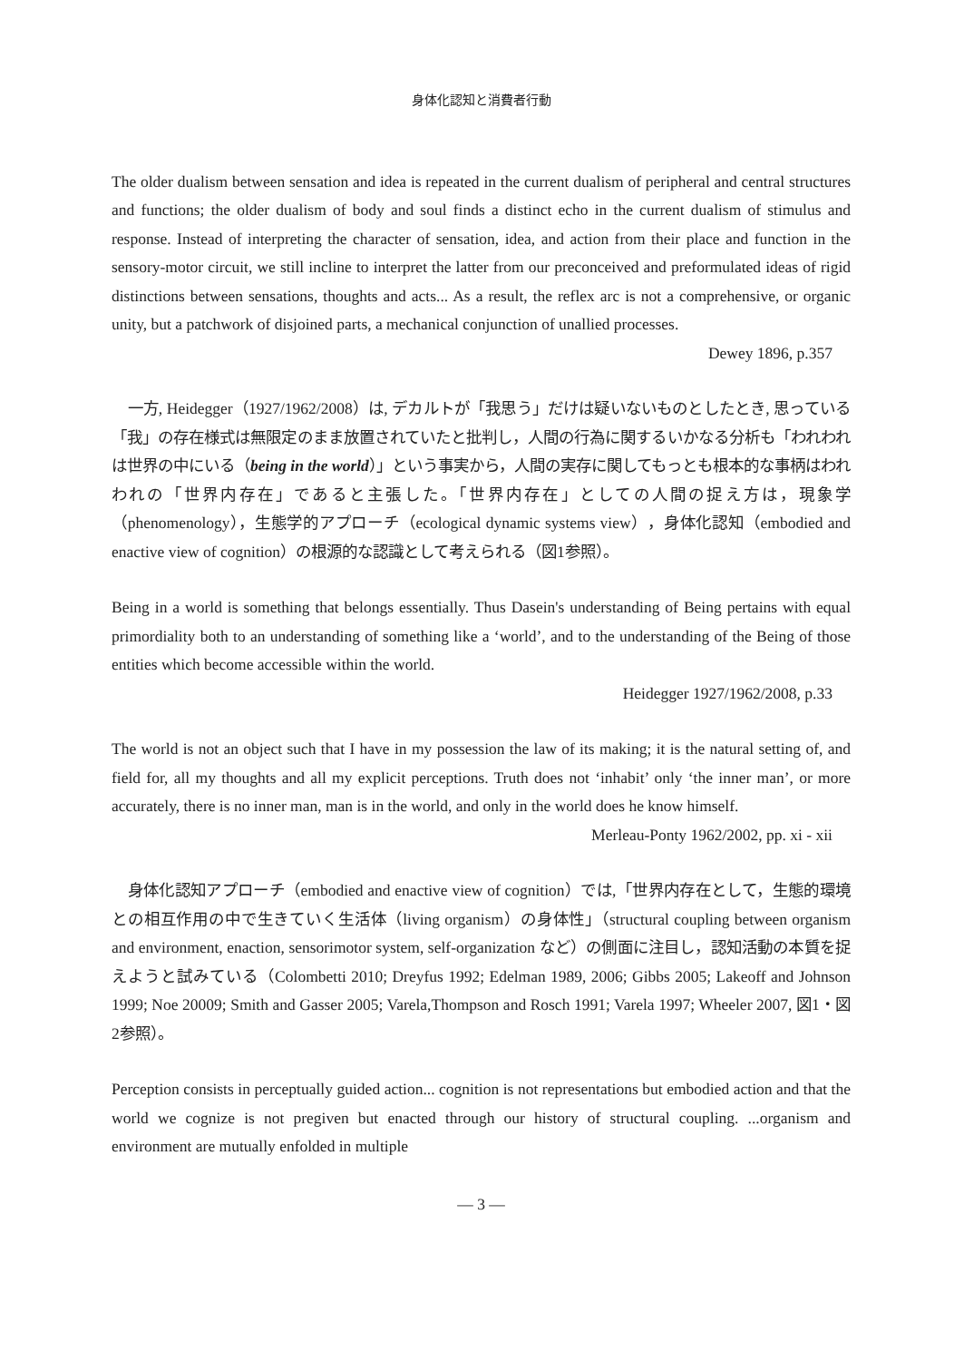身体化認知と消費者行動
The older dualism between sensation and idea is repeated in the current dualism of peripheral and central structures and functions; the older dualism of body and soul finds a distinct echo in the current dualism of stimulus and response. Instead of interpreting the character of sensation, idea, and action from their place and function in the sensory-motor circuit, we still incline to interpret the latter from our preconceived and preformulated ideas of rigid distinctions between sensations, thoughts and acts... As a result, the reflex arc is not a comprehensive, or organic unity, but a patchwork of disjoined parts, a mechanical conjunction of unallied processes.
Dewey 1896, p.357
一方, Heidegger（1927/1962/2008）は, デカルトが「我思う」だけは疑いないものとしたとき, 思っている「我」の存在様式は無限定のまま放置されていたと批判し，人間の行為に関するいかなる分析も「われわれは世界の中にいる（being in the world）」という事実から，人間の実存に関してもっとも根本的な事柄はわれわれの「世界内存在」であると主張した。「世界内存在」としての人間の捉え方は，現象学（phenomenology），生態学的アプローチ（ecological dynamic systems view），身体化認知（embodied and enactive view of cognition）の根源的な認識として考えられる（図1参照）。
Being in a world is something that belongs essentially. Thus Dasein's understanding of Being pertains with equal primordiality both to an understanding of something like a ‘world’, and to the understanding of the Being of those entities which become accessible within the world.
Heidegger 1927/1962/2008, p.33
The world is not an object such that I have in my possession the law of its making; it is the natural setting of, and field for, all my thoughts and all my explicit perceptions. Truth does not ‘inhabit’ only ‘the inner man’, or more accurately, there is no inner man, man is in the world, and only in the world does he know himself.
Merleau-Ponty 1962/2002, pp. xi - xii
身体化認知アプローチ（embodied and enactive view of cognition）では,「世界内存在として，生態的環境との相互作用の中で生きていく生活体（living organism）の身体性」（structural coupling between organism and environment, enaction, sensorimotor system, self-organization など）の側面に注目し，認知活動の本質を捉えようと試みている（Colombetti 2010; Dreyfus 1992; Edelman 1989, 2006; Gibbs 2005; Lakeoff and Johnson 1999; Noe 20009; Smith and Gasser 2005; Varela,Thompson and Rosch 1991; Varela 1997; Wheeler 2007, 図1・図2参照）。
Perception consists in perceptually guided action... cognition is not representations but embodied action and that the world we cognize is not pregiven but enacted through our history of structural coupling. ...organism and environment are mutually enfolded in multiple
— 3 —